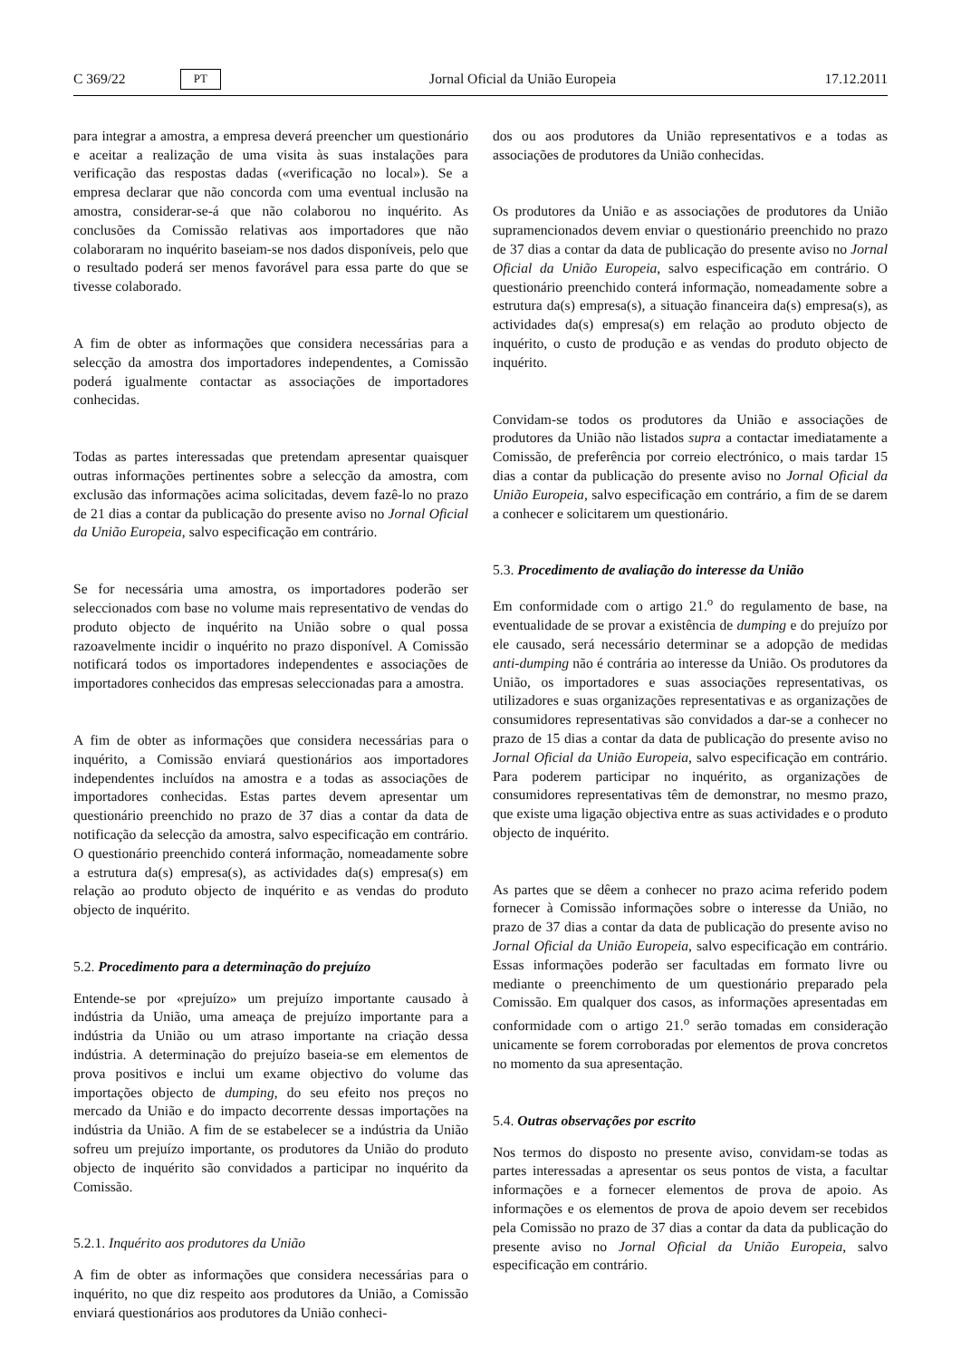C 369/22 PT Jornal Oficial da União Europeia 17.12.2011
para integrar a amostra, a empresa deverá preencher um questionário e aceitar a realização de uma visita às suas instalações para verificação das respostas dadas («verificação no local»). Se a empresa declarar que não concorda com uma eventual inclusão na amostra, considerar-se-á que não colaborou no inquérito. As conclusões da Comissão relativas aos importadores que não colaboraram no inquérito baseiam-se nos dados disponíveis, pelo que o resultado poderá ser menos favorável para essa parte do que se tivesse colaborado.
A fim de obter as informações que considera necessárias para a selecção da amostra dos importadores independentes, a Comissão poderá igualmente contactar as associações de importadores conhecidas.
Todas as partes interessadas que pretendam apresentar quaisquer outras informações pertinentes sobre a selecção da amostra, com exclusão das informações acima solicitadas, devem fazê-lo no prazo de 21 dias a contar da publicação do presente aviso no Jornal Oficial da União Europeia, salvo especificação em contrário.
Se for necessária uma amostra, os importadores poderão ser seleccionados com base no volume mais representativo de vendas do produto objecto de inquérito na União sobre o qual possa razoavelmente incidir o inquérito no prazo disponível. A Comissão notificará todos os importadores independentes e associações de importadores conhecidos das empresas seleccionadas para a amostra.
A fim de obter as informações que considera necessárias para o inquérito, a Comissão enviará questionários aos importadores independentes incluídos na amostra e a todas as associações de importadores conhecidas. Estas partes devem apresentar um questionário preenchido no prazo de 37 dias a contar da data de notificação da selecção da amostra, salvo especificação em contrário. O questionário preenchido conterá informação, nomeadamente sobre a estrutura da(s) empresa(s), as actividades da(s) empresa(s) em relação ao produto objecto de inquérito e as vendas do produto objecto de inquérito.
5.2. Procedimento para a determinação do prejuízo
Entende-se por «prejuízo» um prejuízo importante causado à indústria da União, uma ameaça de prejuízo importante para a indústria da União ou um atraso importante na criação dessa indústria. A determinação do prejuízo baseia-se em elementos de prova positivos e inclui um exame objectivo do volume das importações objecto de dumping, do seu efeito nos preços no mercado da União e do impacto decorrente dessas importações na indústria da União. A fim de se estabelecer se a indústria da União sofreu um prejuízo importante, os produtores da União do produto objecto de inquérito são convidados a participar no inquérito da Comissão.
5.2.1. Inquérito aos produtores da União
A fim de obter as informações que considera necessárias para o inquérito, no que diz respeito aos produtores da União, a Comissão enviará questionários aos produtores da União conheci-
dos ou aos produtores da União representativos e a todas as associações de produtores da União conhecidas.
Os produtores da União e as associações de produtores da União supramencionados devem enviar o questionário preenchido no prazo de 37 dias a contar da data de publicação do presente aviso no Jornal Oficial da União Europeia, salvo especificação em contrário. O questionário preenchido conterá informação, nomeadamente sobre a estrutura da(s) empresa(s), a situação financeira da(s) empresa(s), as actividades da(s) empresa(s) em relação ao produto objecto de inquérito, o custo de produção e as vendas do produto objecto de inquérito.
Convidam-se todos os produtores da União e associações de produtores da União não listados supra a contactar imediatamente a Comissão, de preferência por correio electrónico, o mais tardar 15 dias a contar da publicação do presente aviso no Jornal Oficial da União Europeia, salvo especificação em contrário, a fim de se darem a conhecer e solicitarem um questionário.
5.3. Procedimento de avaliação do interesse da União
Em conformidade com o artigo 21.<sup>o</sup> do regulamento de base, na eventualidade de se provar a existência de dumping e do prejuízo por ele causado, será necessário determinar se a adopção de medidas anti-dumping não é contrária ao interesse da União. Os produtores da União, os importadores e suas associações representativas, os utilizadores e suas organizações representativas e as organizações de consumidores representativas são convidados a dar-se a conhecer no prazo de 15 dias a contar da data de publicação do presente aviso no Jornal Oficial da União Europeia, salvo especificação em contrário. Para poderem participar no inquérito, as organizações de consumidores representativas têm de demonstrar, no mesmo prazo, que existe uma ligação objectiva entre as suas actividades e o produto objecto de inquérito.
As partes que se dêem a conhecer no prazo acima referido podem fornecer à Comissão informações sobre o interesse da União, no prazo de 37 dias a contar da data de publicação do presente aviso no Jornal Oficial da União Europeia, salvo especificação em contrário. Essas informações poderão ser facultadas em formato livre ou mediante o preenchimento de um questionário preparado pela Comissão. Em qualquer dos casos, as informações apresentadas em conformidade com o artigo 21.<sup>o</sup> serão tomadas em consideração unicamente se forem corroboradas por elementos de prova concretos no momento da sua apresentação.
5.4. Outras observações por escrito
Nos termos do disposto no presente aviso, convidam-se todas as partes interessadas a apresentar os seus pontos de vista, a facultar informações e a fornecer elementos de prova de apoio. As informações e os elementos de prova de apoio devem ser recebidos pela Comissão no prazo de 37 dias a contar da data da publicação do presente aviso no Jornal Oficial da União Europeia, salvo especificação em contrário.